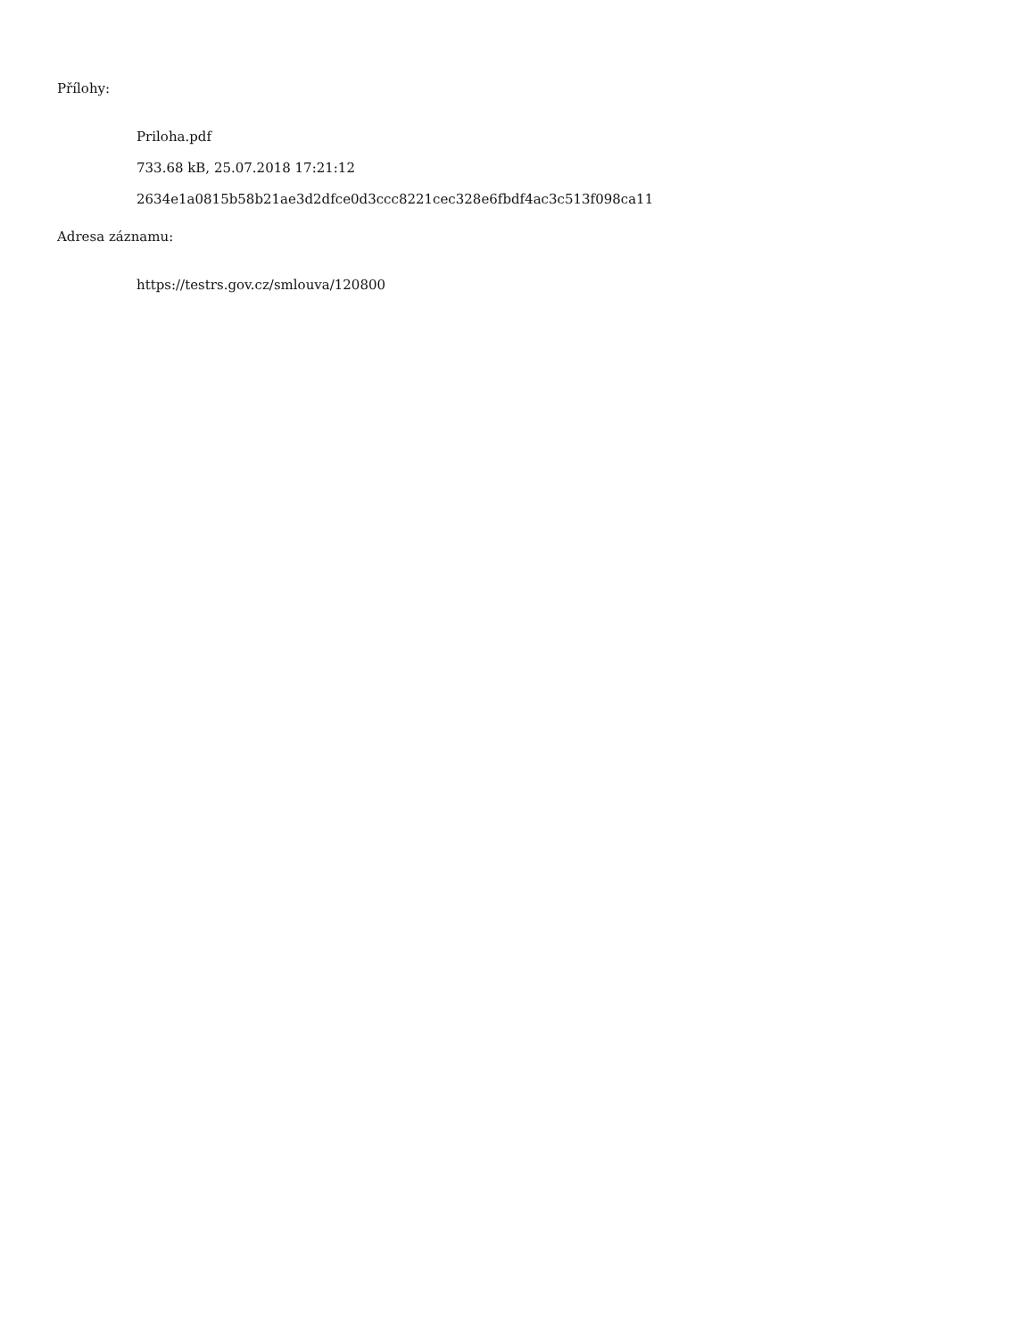Přílohy:
Priloha.pdf
733.68 kB, 25.07.2018 17:21:12
2634e1a0815b58b21ae3d2dfce0d3ccc8221cec328e6fbdf4ac3c513f098ca11
Adresa záznamu:
https://testrs.gov.cz/smlouva/120800